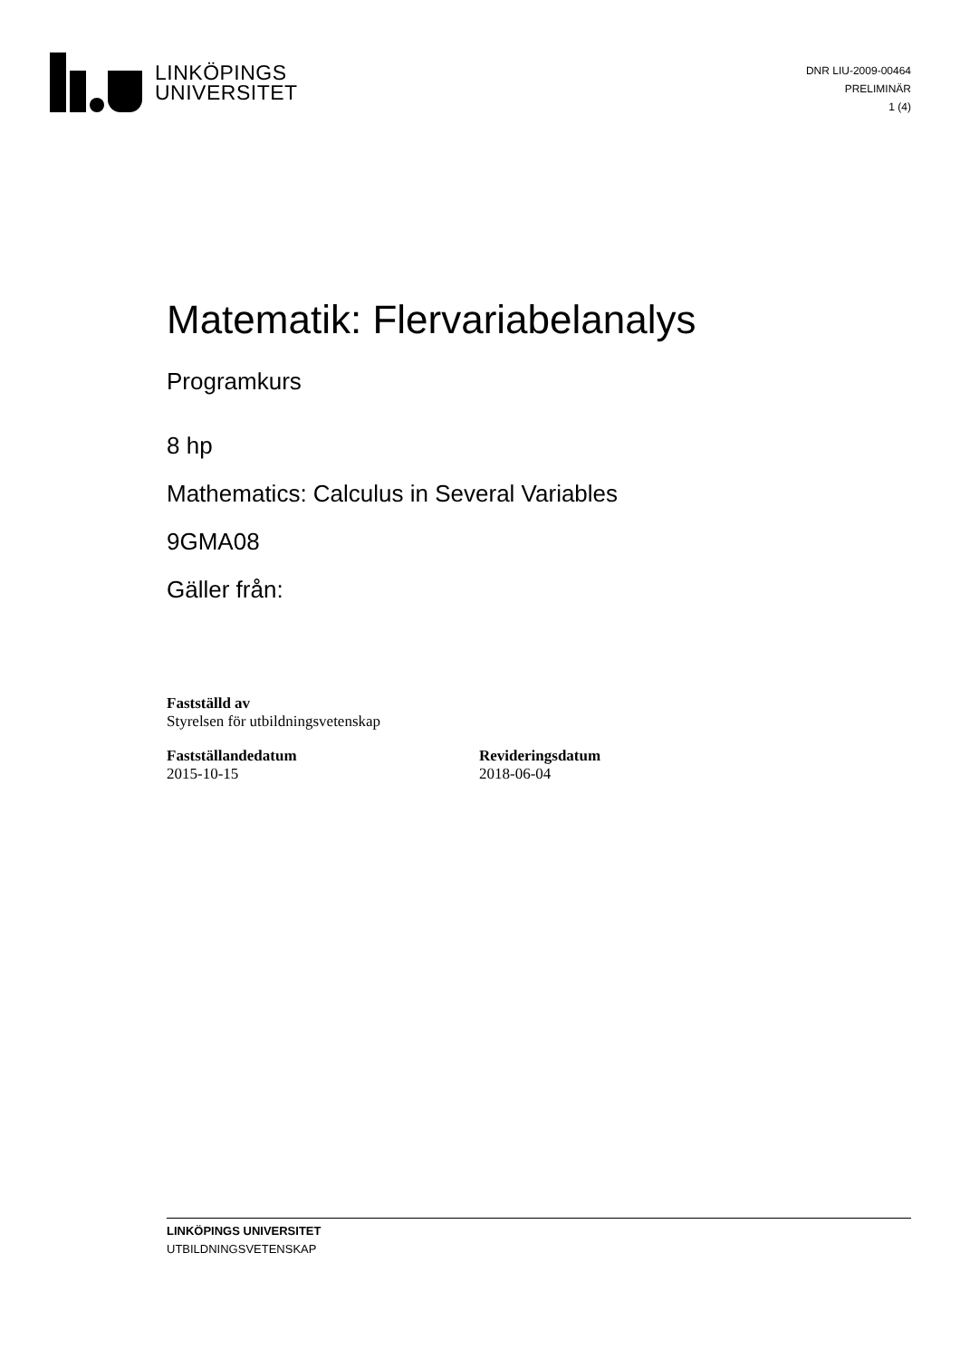LINKÖPINGS
UNIVERSITET
DNR LIU-2009-00464
PRELIMINÄR
1 (4)
Matematik: Flervariabelanalys
Programkurs
8 hp
Mathematics: Calculus in Several Variables
9GMA08
Gäller från:
Fastställd av
Styrelsen för utbildningsvetenskap
Fastställandedatum
2015-10-15
Revideringsdatum
2018-06-04
LINKÖPINGS UNIVERSITET
UTBILDNINGSVETENSKAP